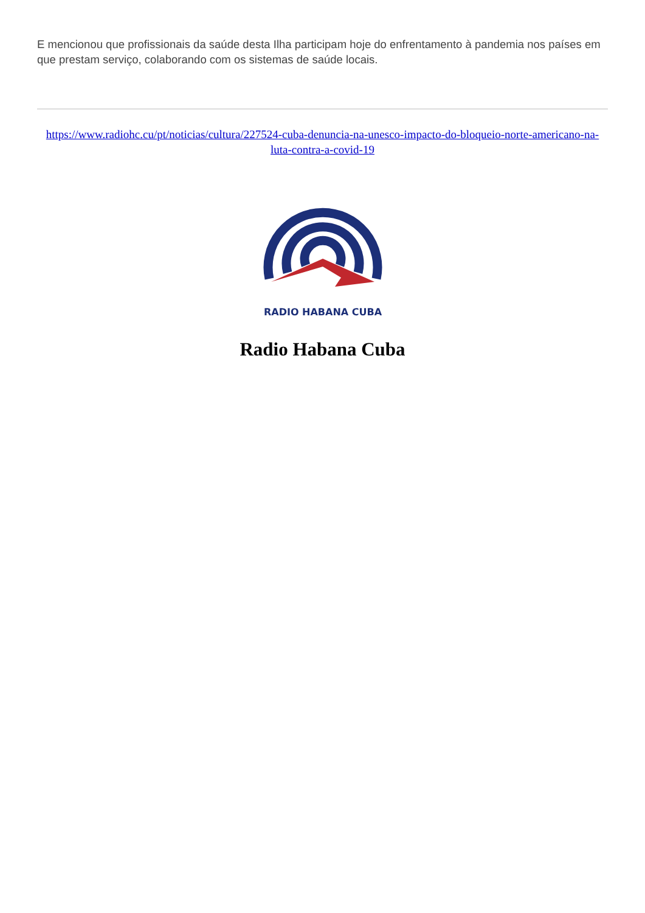E mencionou que profissionais da saúde desta Ilha participam hoje do enfrentamento à pandemia nos países em que prestam serviço, colaborando com os sistemas de saúde locais.
https://www.radiohc.cu/pt/noticias/cultura/227524-cuba-denuncia-na-unesco-impacto-do-bloqueio-norte-americano-na-luta-contra-a-covid-19
RADIO HABANA CUBA
Radio Habana Cuba